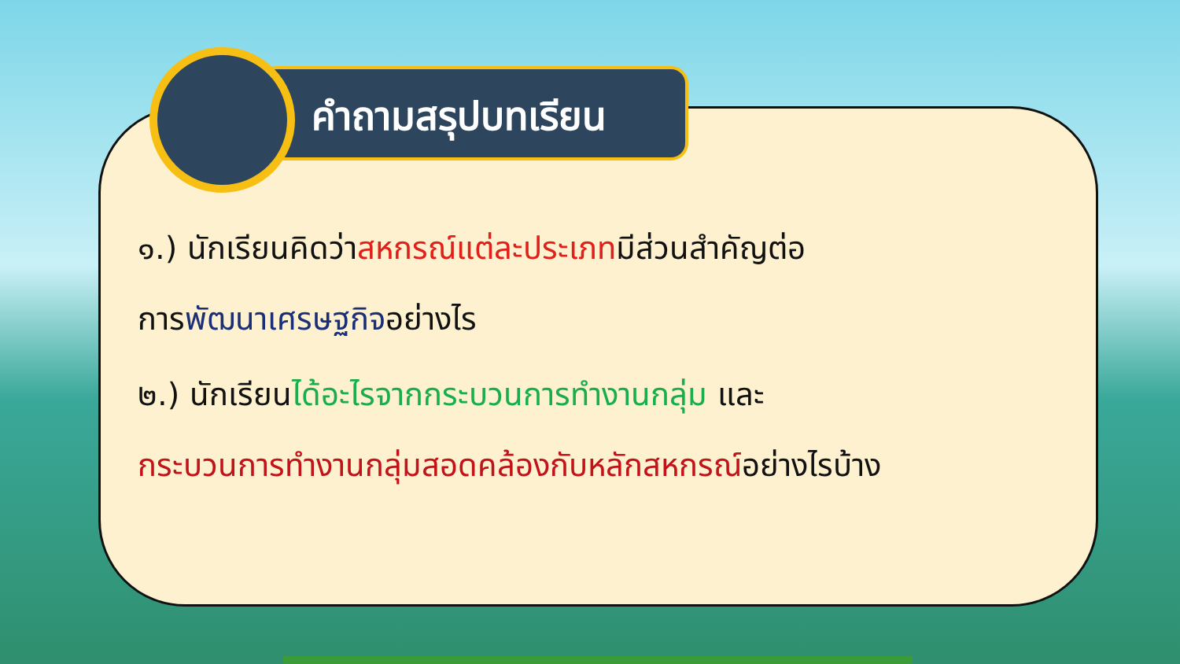คำถามสรุปบทเรียน
๑.) นักเรียนคิดว่าสหกรณ์แต่ละประเภทมีส่วนสำคัญต่อ
การพัฒนาเศรษฐกิจอย่างไร
๒.) นักเรียนได้อะไรจากกระบวนการทำงานกลุ่ม และ
กระบวนการทำงานกลุ่มสอดคล้องกับหลักสหกรณ์อย่างไรบ้าง